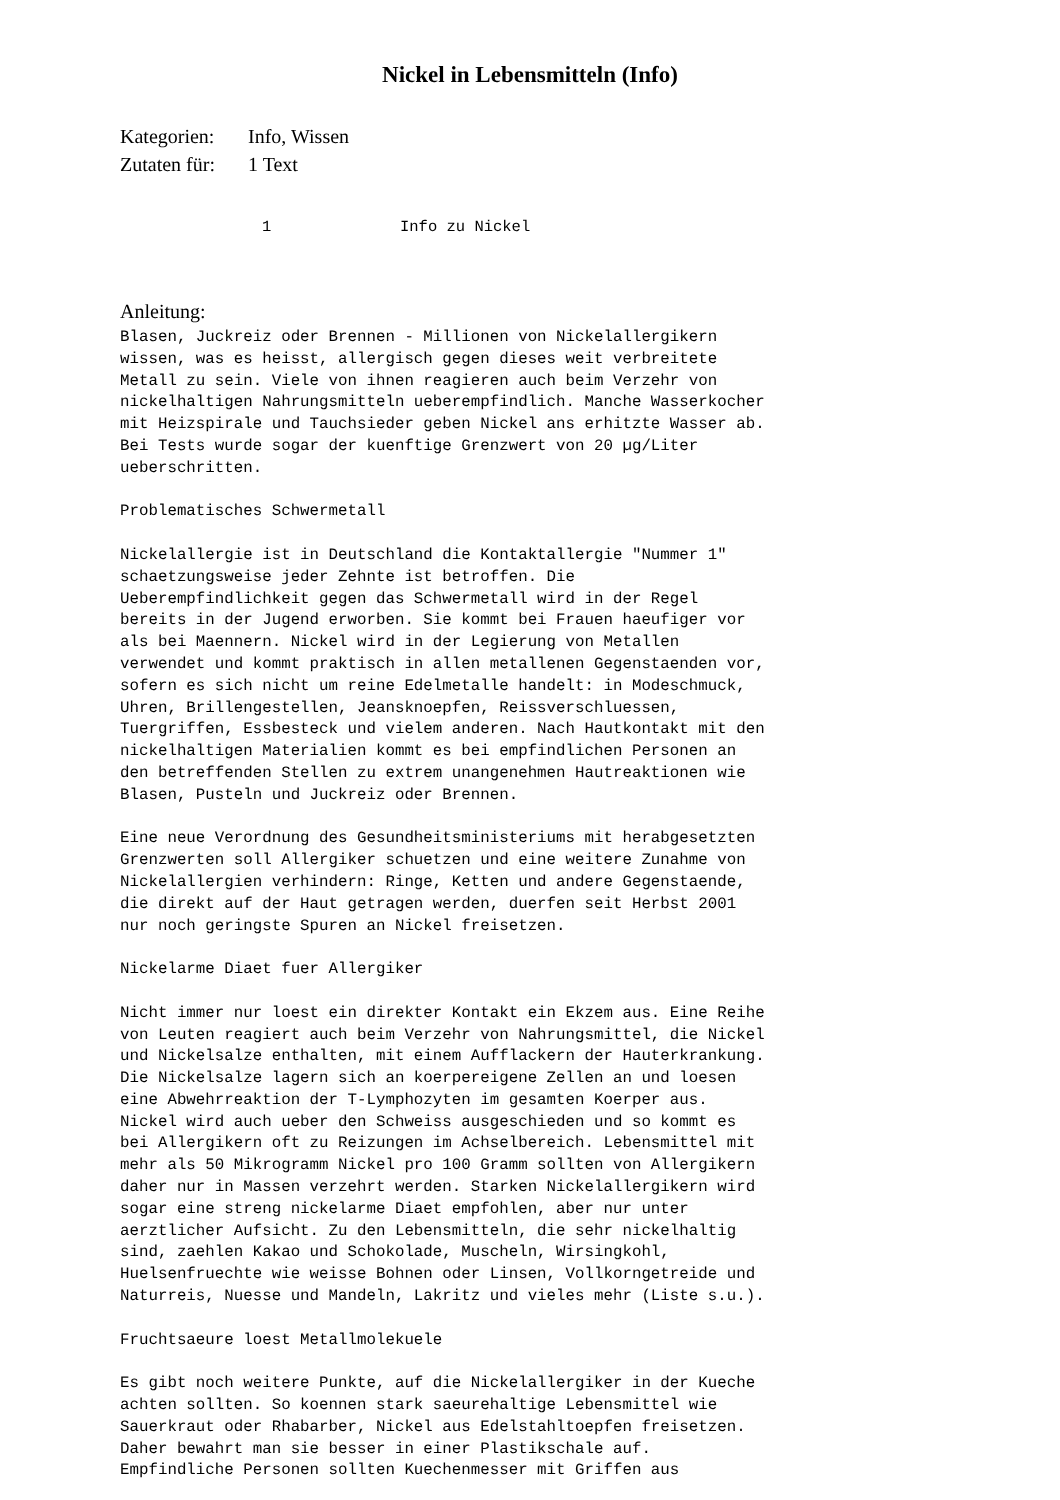Nickel in Lebensmitteln (Info)
Kategorien: Info, Wissen
Zutaten für: 1 Text
1 Info zu Nickel
Anleitung:
Blasen, Juckreiz oder Brennen - Millionen von Nickelallergikern
wissen, was es heisst, allergisch gegen dieses weit verbreitete
Metall zu sein. Viele von ihnen reagieren auch beim Verzehr von
nickelhaltigen Nahrungsmitteln ueberempfindlich. Manche Wasserkocher
mit Heizspirale und Tauchsieder geben Nickel ans erhitzte Wasser ab.
Bei Tests wurde sogar der kuenftige Grenzwert von 20 µg/Liter
ueberschritten.

Problematisches Schwermetall

Nickelallergie ist in Deutschland die Kontaktallergie "Nummer 1"
schaetzungsweise jeder Zehnte ist betroffen. Die
Ueberempfindlichkeit gegen das Schwermetall wird in der Regel
bereits in der Jugend erworben. Sie kommt bei Frauen haeufiger vor
als bei Maennern. Nickel wird in der Legierung von Metallen
verwendet und kommt praktisch in allen metallenen Gegenstaenden vor,
sofern es sich nicht um reine Edelmetalle handelt: in Modeschmuck,
Uhren, Brillengestellen, Jeansknoepfen, Reissverschluessen,
Tuergriffen, Essbesteck und vielem anderen. Nach Hautkontakt mit den
nickelhaltigen Materialien kommt es bei empfindlichen Personen an
den betreffenden Stellen zu extrem unangenehmen Hautreaktionen wie
Blasen, Pusteln und Juckreiz oder Brennen.

Eine neue Verordnung des Gesundheitsministeriums mit herabgesetzten
Grenzwerten soll Allergiker schuetzen und eine weitere Zunahme von
Nickelallergien verhindern: Ringe, Ketten und andere Gegenstaende,
die direkt auf der Haut getragen werden, duerfen seit Herbst 2001
nur noch geringste Spuren an Nickel freisetzen.

Nickelarme Diaet fuer Allergiker

Nicht immer nur loest ein direkter Kontakt ein Ekzem aus. Eine Reihe
von Leuten reagiert auch beim Verzehr von Nahrungsmittel, die Nickel
und Nickelsalze enthalten, mit einem Aufflackern der Hauterkrankung.
Die Nickelsalze lagern sich an koerpereigene Zellen an und loesen
eine Abwehrreaktion der T-Lymphozyten im gesamten Koerper aus.
Nickel wird auch ueber den Schweiss ausgeschieden und so kommt es
bei Allergikern oft zu Reizungen im Achselbereich. Lebensmittel mit
mehr als 50 Mikrogramm Nickel pro 100 Gramm sollten von Allergikern
daher nur in Massen verzehrt werden. Starken Nickelallergikern wird
sogar eine streng nickelarme Diaet empfohlen, aber nur unter
aerztlicher Aufsicht. Zu den Lebensmitteln, die sehr nickelhaltig
sind, zaehlen Kakao und Schokolade, Muscheln, Wirsingkohl,
Huelsenfruechte wie weisse Bohnen oder Linsen, Vollkorngetreide und
Naturreis, Nuesse und Mandeln, Lakritz und vieles mehr (Liste s.u.).

Fruchtsaeure loest Metallmolekuele

Es gibt noch weitere Punkte, auf die Nickelallergiker in der Kueche
achten sollten. So koennen stark saeurehaltige Lebensmittel wie
Sauerkraut oder Rhabarber, Nickel aus Edelstahltoepfen freisetzen.
Daher bewahrt man sie besser in einer Plastikschale auf.
Empfindliche Personen sollten Kuechenmesser mit Griffen aus